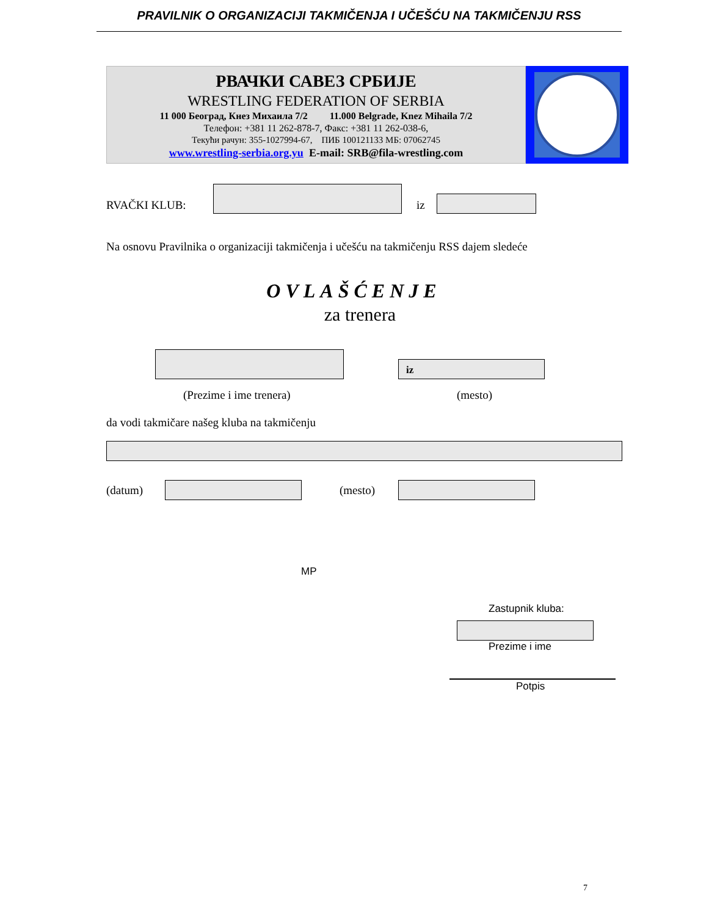PRAVILNIK O ORGANIZACIJI TAKMIČENJA I UČEŠĆU NA TAKMIČENJU RSS
РВАЧКИ САВЕЗ СРБИЈЕ
WRESTLING FEDERATION OF SERBIA
11 000 Београд, Кнез Михаила 7/2 11.000 Belgrade, Knez Mihaila 7/2
Телефон: +381 11 262-878-7, Факс: +381 11 262-038-6,
Текући рачун: 355-1027994-67, ПИБ 100121133 МБ: 07062745
www.wrestling-serbia.org.yu E-mail: SRB@fila-wrestling.com
RVAČKI KLUB: iz
Na osnovu Pravilnika o organizaciji takmičenja i učešću na takmičenju RSS dajem sledeće
OVLAŠĆENJE
za trenera
iz
(Prezime i ime trenera) (mesto)
da vodi takmičare našeg kluba na takmičenju
(datum) (mesto)
MP
Zastupnik kluba:
Prezime i ime
Potpis
7